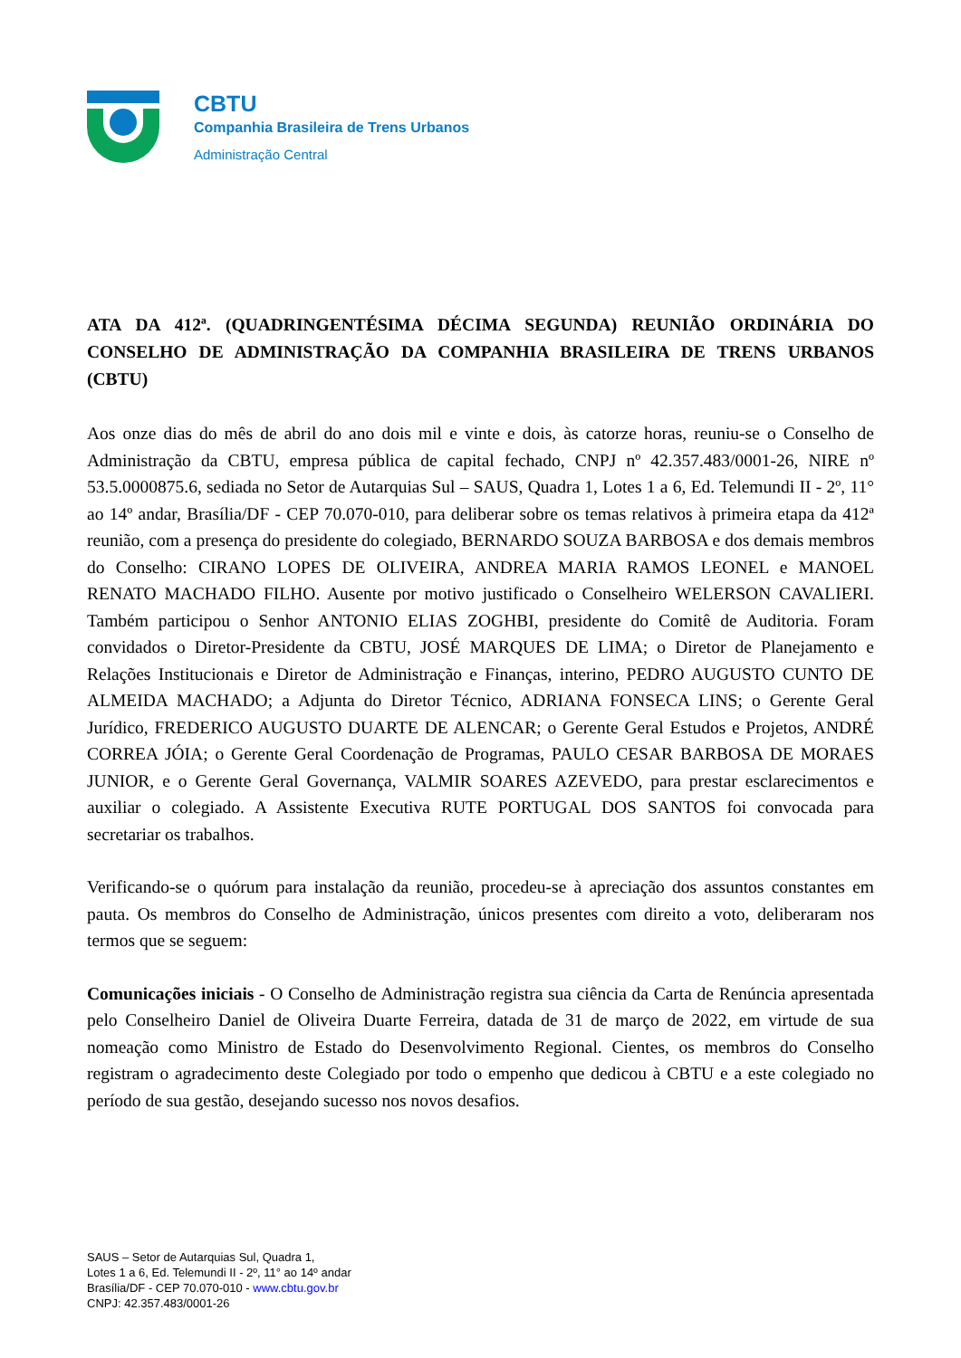CBTU
Companhia Brasileira de Trens Urbanos
Administração Central
ATA DA 412ª. (QUADRINGENTÉSIMA DÉCIMA SEGUNDA) REUNIÃO ORDINÁRIA DO CONSELHO DE ADMINISTRAÇÃO DA COMPANHIA BRASILEIRA DE TRENS URBANOS (CBTU)
Aos onze dias do mês de abril do ano dois mil e vinte e dois, às catorze horas, reuniu-se o Conselho de Administração da CBTU, empresa pública de capital fechado, CNPJ nº 42.357.483/0001-26, NIRE nº 53.5.0000875.6, sediada no Setor de Autarquias Sul – SAUS, Quadra 1, Lotes 1 a 6, Ed. Telemundi II - 2º, 11° ao 14º andar, Brasília/DF - CEP 70.070-010, para deliberar sobre os temas relativos à primeira etapa da 412ª reunião, com a presença do presidente do colegiado, BERNARDO SOUZA BARBOSA e dos demais membros do Conselho: CIRANO LOPES DE OLIVEIRA, ANDREA MARIA RAMOS LEONEL e MANOEL RENATO MACHADO FILHO. Ausente por motivo justificado o Conselheiro WELERSON CAVALIERI. Também participou o Senhor ANTONIO ELIAS ZOGHBI, presidente do Comitê de Auditoria. Foram convidados o Diretor-Presidente da CBTU, JOSÉ MARQUES DE LIMA; o Diretor de Planejamento e Relações Institucionais e Diretor de Administração e Finanças, interino, PEDRO AUGUSTO CUNTO DE ALMEIDA MACHADO; a Adjunta do Diretor Técnico, ADRIANA FONSECA LINS; o Gerente Geral Jurídico, FREDERICO AUGUSTO DUARTE DE ALENCAR; o Gerente Geral Estudos e Projetos, ANDRÉ CORREA JÓIA; o Gerente Geral Coordenação de Programas, PAULO CESAR BARBOSA DE MORAES JUNIOR, e o Gerente Geral Governança, VALMIR SOARES AZEVEDO, para prestar esclarecimentos e auxiliar o colegiado. A Assistente Executiva RUTE PORTUGAL DOS SANTOS foi convocada para secretariar os trabalhos.
Verificando-se o quórum para instalação da reunião, procedeu-se à apreciação dos assuntos constantes em pauta. Os membros do Conselho de Administração, únicos presentes com direito a voto, deliberaram nos termos que se seguem:
Comunicações iniciais - O Conselho de Administração registra sua ciência da Carta de Renúncia apresentada pelo Conselheiro Daniel de Oliveira Duarte Ferreira, datada de 31 de março de 2022, em virtude de sua nomeação como Ministro de Estado do Desenvolvimento Regional. Cientes, os membros do Conselho registram o agradecimento deste Colegiado por todo o empenho que dedicou à CBTU e a este colegiado no período de sua gestão, desejando sucesso nos novos desafios.
SAUS – Setor de Autarquias Sul, Quadra 1,
Lotes 1 a 6, Ed. Telemundi II - 2º, 11° ao 14º andar
Brasília/DF - CEP 70.070-010 - www.cbtu.gov.br
CNPJ: 42.357.483/0001-26